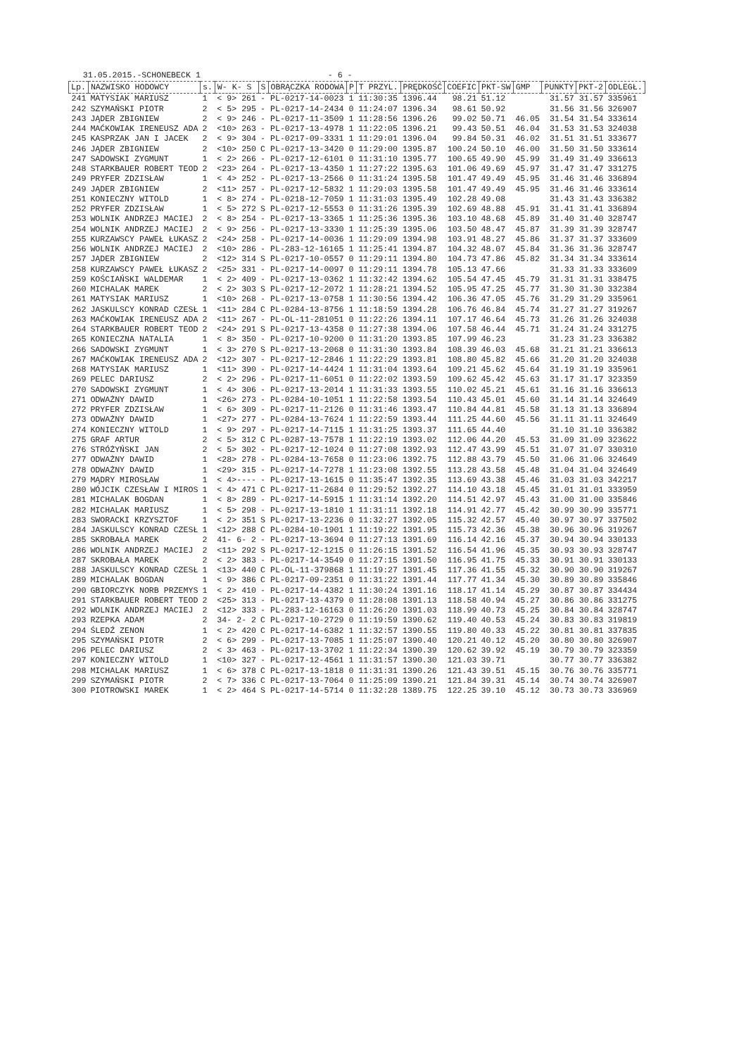31.05.2015.-SCHONEBECK 1 - 6 -
| Lp. | NAZWISKO HODOWCY | s. | W- K- S | S | OBRĄCZKA RODOWA | P | T PRZYL. | PRĘDKOŚĆ | COEFIC | PKT-SW | GMP | PUNKTY | PKT-2 | ODLEGŁ. |
| --- | --- | --- | --- | --- | --- | --- | --- | --- | --- | --- | --- | --- | --- | --- |
| 241 | MATYSIAK MARIUSZ | 1 | < 9> 261 | - | PL-0217-14-0023 | 1 | 11:30:35 | 1396.44 | 98.21 | 51.12 | | 31.57 | 31.57 | 335961 |
| 242 | SZYMAŃSKI PIOTR | 2 | < 5> 295 | - | PL-0217-14-2434 | 0 | 11:24:07 | 1396.34 | 98.61 | 50.92 | | 31.56 | 31.56 | 326907 |
| 243 | JĄDER ZBIGNIEW | 2 | < 9> 246 | - | PL-0217-11-3509 | 1 | 11:28:56 | 1396.26 | 99.02 | 50.71 | 46.05 | 31.54 | 31.54 | 333614 |
| 244 | MAĆKOWIAK IRENEUSZ ADA | 2 | <10> 263 | - | PL-0217-13-4978 | 1 | 11:22:05 | 1396.21 | 99.43 | 50.51 | 46.04 | 31.53 | 31.53 | 324038 |
| 245 | KASPRZAK JAN I JACEK | 2 | < 9> 304 | - | PL-0217-09-3331 | 1 | 11:29:01 | 1396.04 | 99.84 | 50.31 | 46.02 | 31.51 | 31.51 | 333677 |
| 246 | JĄDER ZBIGNIEW | 2 | <10> 250 | C | PL-0217-13-3420 | 0 | 11:29:00 | 1395.87 | 100.24 | 50.10 | 46.00 | 31.50 | 31.50 | 333614 |
| 247 | SADOWSKI ZYGMUNT | 1 | < 2> 266 | - | PL-0217-12-6101 | 0 | 11:31:10 | 1395.77 | 100.65 | 49.90 | 45.99 | 31.49 | 31.49 | 336613 |
| 248 | STARKBAUER ROBERT TEOD | 2 | <23> 264 | - | PL-0217-13-4350 | 1 | 11:27:22 | 1395.63 | 101.06 | 49.69 | 45.97 | 31.47 | 31.47 | 331275 |
| 249 | PRYFER ZDZISŁAW | 1 | < 4> 252 | - | PL-0217-13-2566 | 0 | 11:31:24 | 1395.58 | 101.47 | 49.49 | 45.95 | 31.46 | 31.46 | 336894 |
| 249 | JĄDER ZBIGNIEW | 2 | <11> 257 | - | PL-0217-12-5832 | 1 | 11:29:03 | 1395.58 | 101.47 | 49.49 | 45.95 | 31.46 | 31.46 | 333614 |
| 251 | KONIECZNY WITOLD | 1 | < 8> 274 | - | PL-0218-12-7059 | 1 | 11:31:03 | 1395.49 | 102.28 | 49.08 | | 31.43 | 31.43 | 336382 |
| 252 | PRYFER ZDZISŁAW | 1 | < 5> 272 | S | PL-0217-12-5553 | 0 | 11:31:26 | 1395.39 | 102.69 | 48.88 | 45.91 | 31.41 | 31.41 | 336894 |
| 253 | WOLNIK ANDRZEJ MACIEJ | 2 | < 8> 254 | - | PL-0217-13-3365 | 1 | 11:25:36 | 1395.36 | 103.10 | 48.68 | 45.89 | 31.40 | 31.40 | 328747 |
| 254 | WOLNIK ANDRZEJ MACIEJ | 2 | < 9> 256 | - | PL-0217-13-3330 | 1 | 11:25:39 | 1395.06 | 103.50 | 48.47 | 45.87 | 31.39 | 31.39 | 328747 |
| 255 | KURZAWSCY PAWEŁ ŁUKASZ | 2 | <24> 258 | - | PL-0217-14-0036 | 1 | 11:29:09 | 1394.98 | 103.91 | 48.27 | 45.86 | 31.37 | 31.37 | 333609 |
| 256 | WOLNIK ANDRZEJ MACIEJ | 2 | <10> 286 | - | PL-283-12-16165 | 1 | 11:25:41 | 1394.87 | 104.32 | 48.07 | 45.84 | 31.36 | 31.36 | 328747 |
| 257 | JĄDER ZBIGNIEW | 2 | <12> 314 | S | PL-0217-10-0557 | 0 | 11:29:11 | 1394.80 | 104.73 | 47.86 | 45.82 | 31.34 | 31.34 | 333614 |
| 258 | KURZAWSCY PAWEŁ ŁUKASZ | 2 | <25> 331 | - | PL-0217-14-0097 | 0 | 11:29:11 | 1394.78 | 105.13 | 47.66 | | 31.33 | 31.33 | 333609 |
| 259 | KOŚCIAŃSKI WALDEMAR | 1 | < 2> 409 | - | PL-0217-13-0362 | 1 | 11:32:42 | 1394.62 | 105.54 | 47.45 | 45.79 | 31.31 | 31.31 | 338475 |
| 260 | MICHALAK MAREK | 2 | < 2> 303 | S | PL-0217-12-2072 | 1 | 11:28:21 | 1394.52 | 105.95 | 47.25 | 45.77 | 31.30 | 31.30 | 332384 |
| 261 | MATYSIAK MARIUSZ | 1 | <10> 268 | - | PL-0217-13-0758 | 1 | 11:30:56 | 1394.42 | 106.36 | 47.05 | 45.76 | 31.29 | 31.29 | 335961 |
| 262 | JASKULSCY KONRAD CZESŁ | 1 | <11> 284 | C | PL-0284-13-8756 | 1 | 11:18:59 | 1394.28 | 106.76 | 46.84 | 45.74 | 31.27 | 31.27 | 319267 |
| 263 | MAĆKOWIAK IRENEUSZ ADA | 2 | <11> 267 | - | PL-OL-11-281051 | 0 | 11:22:26 | 1394.11 | 107.17 | 46.64 | 45.73 | 31.26 | 31.26 | 324038 |
| 264 | STARKBAUER ROBERT TEOD | 2 | <24> 291 | S | PL-0217-13-4358 | 0 | 11:27:38 | 1394.06 | 107.58 | 46.44 | 45.71 | 31.24 | 31.24 | 331275 |
| 265 | KONIECZNA NATALIA | 1 | < 8> 350 | - | PL-0217-10-9200 | 0 | 11:31:20 | 1393.85 | 107.99 | 46.23 | | 31.23 | 31.23 | 336382 |
| 266 | SADOWSKI ZYGMUNT | 1 | < 3> 270 | S | PL-0217-13-2068 | 0 | 11:31:30 | 1393.84 | 108.39 | 46.03 | 45.68 | 31.21 | 31.21 | 336613 |
| 267 | MAĆKOWIAK IRENEUSZ ADA | 2 | <12> 307 | - | PL-0217-12-2846 | 1 | 11:22:29 | 1393.81 | 108.80 | 45.82 | 45.66 | 31.20 | 31.20 | 324038 |
| 268 | MATYSIAK MARIUSZ | 1 | <11> 390 | - | PL-0217-14-4424 | 1 | 11:31:04 | 1393.64 | 109.21 | 45.62 | 45.64 | 31.19 | 31.19 | 335961 |
| 269 | PELEC DARIUSZ | 2 | < 2> 296 | - | PL-0217-11-6051 | 0 | 11:22:02 | 1393.59 | 109.62 | 45.42 | 45.63 | 31.17 | 31.17 | 323359 |
| 270 | SADOWSKI ZYGMUNT | 1 | < 4> 306 | - | PL-0217-13-2014 | 1 | 11:31:33 | 1393.55 | 110.02 | 45.21 | 45.61 | 31.16 | 31.16 | 336613 |
| 271 | ODWAŻNY DAWID | 1 | <26> 273 | - | PL-0284-10-1051 | 1 | 11:22:58 | 1393.54 | 110.43 | 45.01 | 45.60 | 31.14 | 31.14 | 324649 |
| 272 | PRYFER ZDZISŁAW | 1 | < 6> 309 | - | PL-0217-11-2126 | 0 | 11:31:46 | 1393.47 | 110.84 | 44.81 | 45.58 | 31.13 | 31.13 | 336894 |
| 273 | ODWAŻNY DAWID | 1 | <27> 277 | - | PL-0284-13-7624 | 1 | 11:22:59 | 1393.44 | 111.25 | 44.60 | 45.56 | 31.11 | 31.11 | 324649 |
| 274 | KONIECZNY WITOLD | 1 | < 9> 297 | - | PL-0217-14-7115 | 1 | 11:31:25 | 1393.37 | 111.65 | 44.40 | | 31.10 | 31.10 | 336382 |
| 275 | GRAF ARTUR | 2 | < 5> 312 | C | PL-0287-13-7578 | 1 | 11:22:19 | 1393.02 | 112.06 | 44.20 | 45.53 | 31.09 | 31.09 | 323622 |
| 276 | STRÓŻYŃSKI JAN | 2 | < 5> 302 | - | PL-0217-12-1024 | 0 | 11:27:08 | 1392.93 | 112.47 | 43.99 | 45.51 | 31.07 | 31.07 | 330310 |
| 277 | ODWAŻNY DAWID | 1 | <28> 278 | - | PL-0284-13-7658 | 0 | 11:23:06 | 1392.75 | 112.88 | 43.79 | 45.50 | 31.06 | 31.06 | 324649 |
| 278 | ODWAŻNY DAWID | 1 | <29> 315 | - | PL-0217-14-7278 | 1 | 11:23:08 | 1392.55 | 113.28 | 43.58 | 45.48 | 31.04 | 31.04 | 324649 |
| 279 | MĄDRY MIROSŁAW | 1 | < 4>---- | - | PL-0217-13-1615 | 0 | 11:35:47 | 1392.35 | 113.69 | 43.38 | 45.46 | 31.03 | 31.03 | 342217 |
| 280 | WÓJCIK CZESŁAW I MIROS | 1 | < 4> 471 | C | PL-0217-11-2684 | 0 | 11:29:52 | 1392.27 | 114.10 | 43.18 | 45.45 | 31.01 | 31.01 | 333959 |
| 281 | MICHALAK BOGDAN | 1 | < 8> 289 | - | PL-0217-14-5915 | 1 | 11:31:14 | 1392.20 | 114.51 | 42.97 | 45.43 | 31.00 | 31.00 | 335846 |
| 282 | MICHALAK MARIUSZ | 1 | < 5> 298 | - | PL-0217-13-1810 | 1 | 11:31:11 | 1392.18 | 114.91 | 42.77 | 45.42 | 30.99 | 30.99 | 335771 |
| 283 | SWORACKI KRZYSZTOF | 1 | < 2> 351 | S | PL-0217-13-2236 | 0 | 11:32:27 | 1392.05 | 115.32 | 42.57 | 45.40 | 30.97 | 30.97 | 337502 |
| 284 | JASKULSCY KONRAD CZESŁ | 1 | <12> 288 | C | PL-0284-10-1901 | 1 | 11:19:22 | 1391.95 | 115.73 | 42.36 | 45.38 | 30.96 | 30.96 | 319267 |
| 285 | SKROBAŁA MAREK | 2 | 41- 6- 2 | - | PL-0217-13-3694 | 0 | 11:27:13 | 1391.69 | 116.14 | 42.16 | 45.37 | 30.94 | 30.94 | 330133 |
| 286 | WOLNIK ANDRZEJ MACIEJ | 2 | <11> 292 | S | PL-0217-12-1215 | 0 | 11:26:15 | 1391.52 | 116.54 | 41.96 | 45.35 | 30.93 | 30.93 | 328747 |
| 287 | SKROBAŁA MAREK | 2 | < 2> 383 | - | PL-0217-14-3549 | 0 | 11:27:15 | 1391.50 | 116.95 | 41.75 | 45.33 | 30.91 | 30.91 | 330133 |
| 288 | JASKULSCY KONRAD CZESŁ | 1 | <13> 440 | C | PL-OL-11-379868 | 1 | 11:19:27 | 1391.45 | 117.36 | 41.55 | 45.32 | 30.90 | 30.90 | 319267 |
| 289 | MICHALAK BOGDAN | 1 | < 9> 386 | C | PL-0217-09-2351 | 0 | 11:31:22 | 1391.44 | 117.77 | 41.34 | 45.30 | 30.89 | 30.89 | 335846 |
| 290 | GBIORCZYK NORB PRZEMYS | 1 | < 2> 410 | - | PL-0217-14-4382 | 1 | 11:30:24 | 1391.16 | 118.17 | 41.14 | 45.29 | 30.87 | 30.87 | 334434 |
| 291 | STARKBAUER ROBERT TEOD | 2 | <25> 313 | - | PL-0217-13-4379 | 0 | 11:28:08 | 1391.13 | 118.58 | 40.94 | 45.27 | 30.86 | 30.86 | 331275 |
| 292 | WOLNIK ANDRZEJ MACIEJ | 2 | <12> 333 | - | PL-283-12-16163 | 0 | 11:26:20 | 1391.03 | 118.99 | 40.73 | 45.25 | 30.84 | 30.84 | 328747 |
| 293 | RZEPKA ADAM | 2 | 34- 2- 2 | C | PL-0217-10-2729 | 0 | 11:19:59 | 1390.62 | 119.40 | 40.53 | 45.24 | 30.83 | 30.83 | 319819 |
| 294 | ŚLEDŹ ZENON | 1 | < 2> 420 | C | PL-0217-14-6382 | 1 | 11:32:57 | 1390.55 | 119.80 | 40.33 | 45.22 | 30.81 | 30.81 | 337835 |
| 295 | SZYMAŃSKI PIOTR | 2 | < 6> 299 | - | PL-0217-13-7085 | 1 | 11:25:07 | 1390.40 | 120.21 | 40.12 | 45.20 | 30.80 | 30.80 | 326907 |
| 296 | PELEC DARIUSZ | 2 | < 3> 463 | - | PL-0217-13-3702 | 1 | 11:22:34 | 1390.39 | 120.62 | 39.92 | 45.19 | 30.79 | 30.79 | 323359 |
| 297 | KONIECZNY WITOLD | 1 | <10> 327 | - | PL-0217-12-4561 | 1 | 11:31:57 | 1390.30 | 121.03 | 39.71 | | 30.77 | 30.77 | 336382 |
| 298 | MICHALAK MARIUSZ | 1 | < 6> 378 | C | PL-0217-13-1818 | 0 | 11:31:31 | 1390.26 | 121.43 | 39.51 | 45.15 | 30.76 | 30.76 | 335771 |
| 299 | SZYMAŃSKI PIOTR | 2 | < 7> 336 | C | PL-0217-13-7064 | 0 | 11:25:09 | 1390.21 | 121.84 | 39.31 | 45.14 | 30.74 | 30.74 | 326907 |
| 300 | PIOTROWSKI MAREK | 1 | < 2> 464 | S | PL-0217-14-5714 | 0 | 11:32:28 | 1389.75 | 122.25 | 39.10 | 45.12 | 30.73 | 30.73 | 336969 |